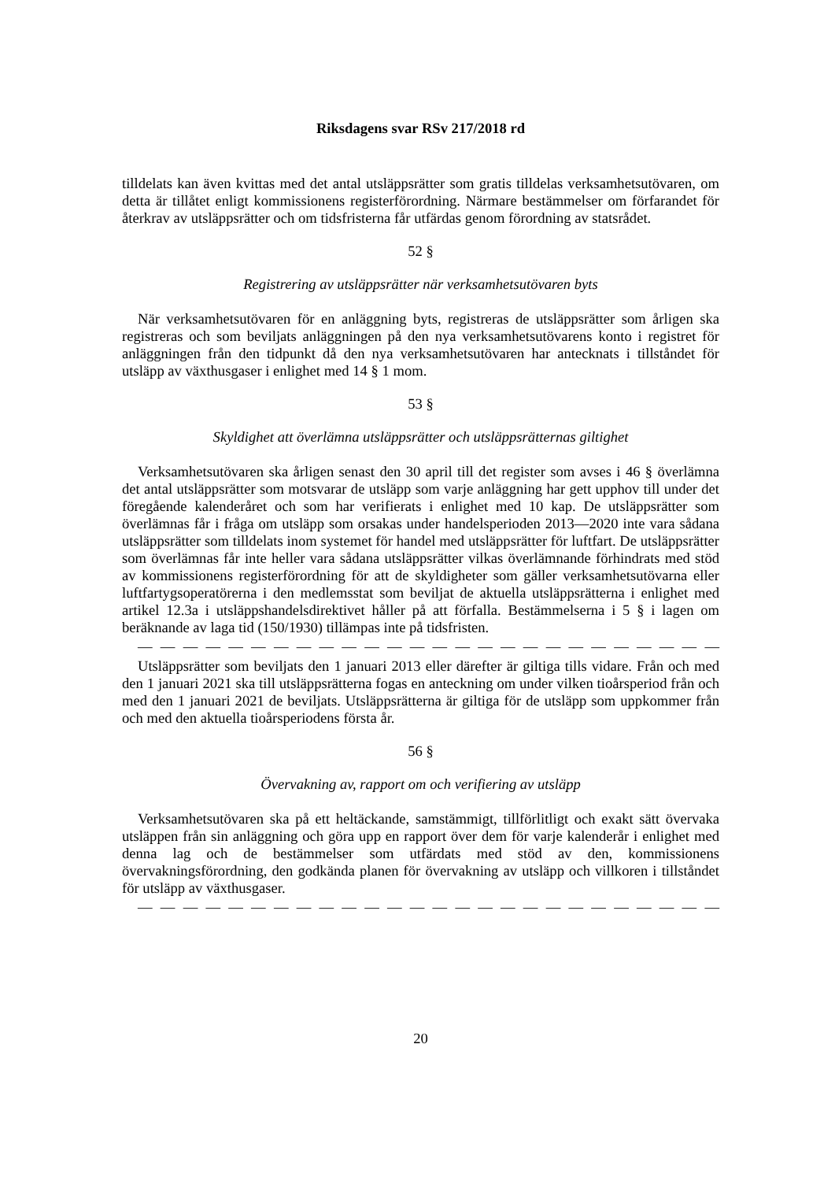Riksdagens svar RSv 217/2018 rd
tilldelats kan även kvittas med det antal utsläppsrätter som gratis tilldelas verksamhetsutövaren, om detta är tillåtet enligt kommissionens registerförordning. Närmare bestämmelser om förfarandet för återkrav av utsläppsrätter och om tidsfristerna får utfärdas genom förordning av statsrådet.
52 §
Registrering av utsläppsrätter när verksamhetsutövaren byts
När verksamhetsutövaren för en anläggning byts, registreras de utsläppsrätter som årligen ska registreras och som beviljats anläggningen på den nya verksamhetsutövarens konto i registret för anläggningen från den tidpunkt då den nya verksamhetsutövaren har antecknats i tillståndet för utsläpp av växthusgaser i enlighet med 14 § 1 mom.
53 §
Skyldighet att överlämna utsläppsrätter och utsläppsrätternas giltighet
Verksamhetsutövaren ska årligen senast den 30 april till det register som avses i 46 § överlämna det antal utsläppsrätter som motsvarar de utsläpp som varje anläggning har gett upphov till under det föregående kalenderåret och som har verifierats i enlighet med 10 kap. De utsläppsrätter som överlämnas får i fråga om utsläpp som orsakas under handelsperioden 2013—2020 inte vara sådana utsläppsrätter som tilldelats inom systemet för handel med utsläppsrätter för luftfart. De utsläppsrätter som överlämnas får inte heller vara sådana utsläppsrätter vilkas överlämnande förhindrats med stöd av kommissionens registerförordning för att de skyldigheter som gäller verksamhetsutövarna eller luftfartygsoperatörerna i den medlemsstat som beviljat de aktuella utsläppsrätterna i enlighet med artikel 12.3a i utsläppshandelsdirektivet håller på att förfalla. Bestämmelserna i 5 § i lagen om beräknande av laga tid (150/1930) tillämpas inte på tidsfristen.
— — — — — — — — — — — — — — — — — — — — — — — — — —
Utsläppsrätter som beviljats den 1 januari 2013 eller därefter är giltiga tills vidare. Från och med den 1 januari 2021 ska till utsläppsrätterna fogas en anteckning om under vilken tioårsperiod från och med den 1 januari 2021 de beviljats. Utsläppsrätterna är giltiga för de utsläpp som uppkommer från och med den aktuella tioårsperiodens första år.
56 §
Övervakning av, rapport om och verifiering av utsläpp
Verksamhetsutövaren ska på ett heltäckande, samstämmigt, tillförlitligt och exakt sätt övervaka utsläppen från sin anläggning och göra upp en rapport över dem för varje kalenderår i enlighet med denna lag och de bestämmelser som utfärdats med stöd av den, kommissionens övervakningsförordning, den godkända planen för övervakning av utsläpp och villkoren i tillståndet för utsläpp av växthusgaser.
— — — — — — — — — — — — — — — — — — — — — — — — — —
20